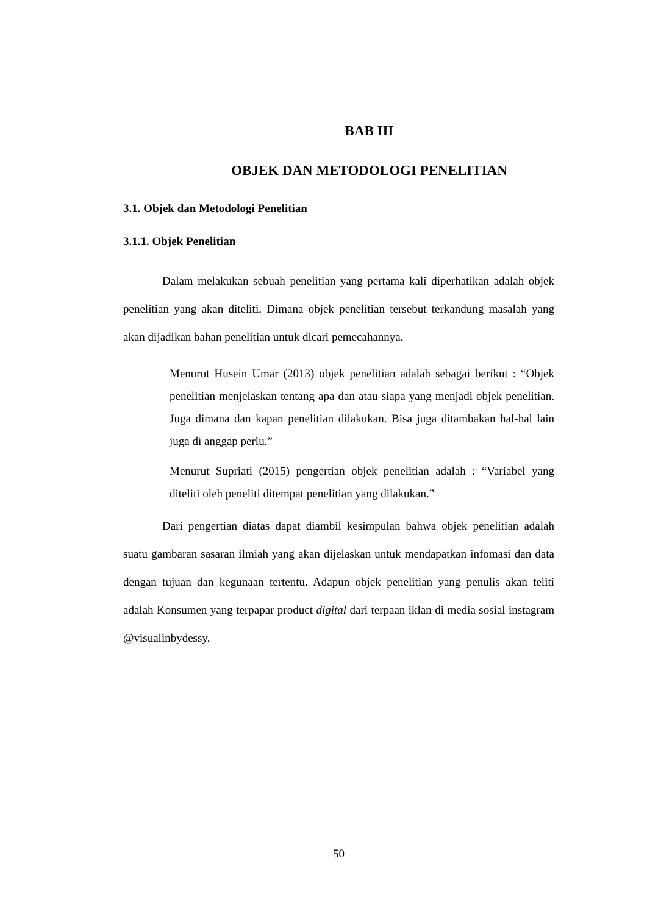BAB III
OBJEK DAN METODOLOGI PENELITIAN
3.1. Objek dan Metodologi Penelitian
3.1.1. Objek Penelitian
Dalam melakukan sebuah penelitian yang pertama kali diperhatikan adalah objek penelitian yang akan diteliti. Dimana objek penelitian tersebut terkandung masalah yang akan dijadikan bahan penelitian untuk dicari pemecahannya.
Menurut Husein Umar (2013) objek penelitian adalah sebagai berikut : “Objek penelitian menjelaskan tentang apa dan atau siapa yang menjadi objek penelitian. Juga dimana dan kapan penelitian dilakukan. Bisa juga ditambakan hal-hal lain juga di anggap perlu.”
Menurut Supriati (2015) pengertian objek penelitian adalah : “Variabel yang diteliti oleh peneliti ditempat penelitian yang dilakukan.”
Dari pengertian diatas dapat diambil kesimpulan bahwa objek penelitian adalah suatu gambaran sasaran ilmiah yang akan dijelaskan untuk mendapatkan infomasi dan data dengan tujuan dan kegunaan tertentu. Adapun objek penelitian yang penulis akan teliti adalah Konsumen yang terpapar product digital dari terpaan iklan di media sosial instagram @visualinbydessy.
50